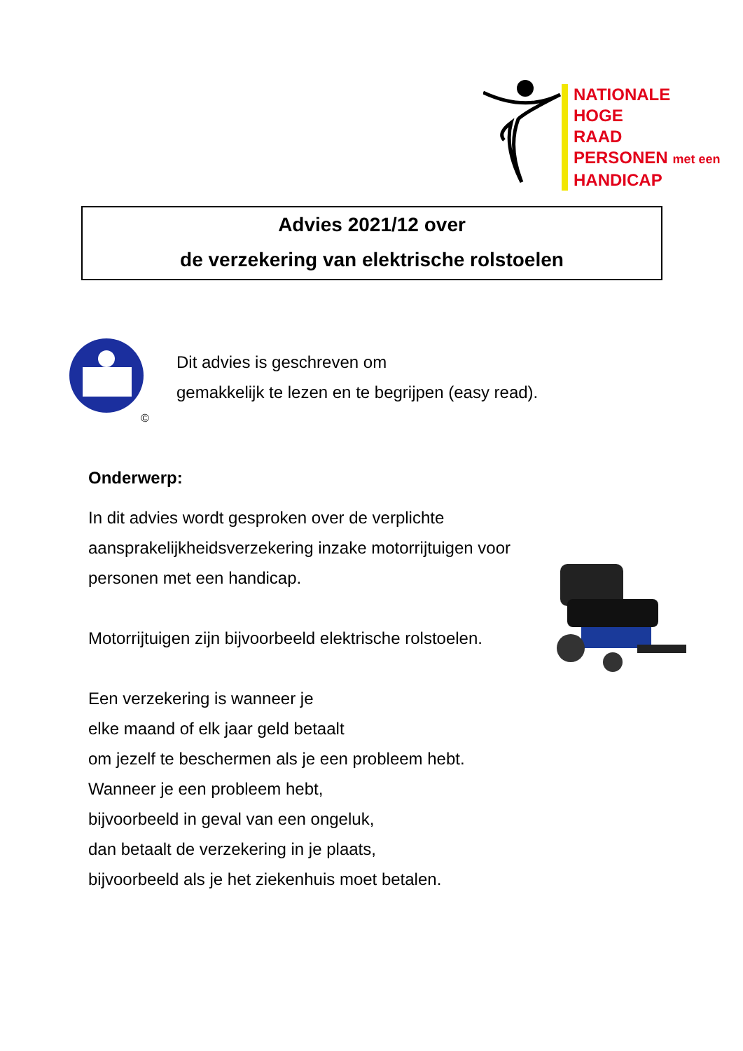NATIONALE
HOGE
RAAD
PERSONEN met een
HANDICAP
Advies 2021/12 over
de verzekering van elektrische rolstoelen
©
Dit advies is geschreven om
gemakkelijk te lezen en te begrijpen (easy read).
Onderwerp:
In dit advies wordt gesproken over de verplichte aansprakelijkheidsverzekering inzake motorrijtuigen voor personen met een handicap.
Motorrijtuigen zijn bijvoorbeeld elektrische rolstoelen.
Een verzekering is wanneer je
elke maand of elk jaar geld betaalt
om jezelf te beschermen als je een probleem hebt.
Wanneer je een probleem hebt,
bijvoorbeeld in geval van een ongeluk,
dan betaalt de verzekering in je plaats,
bijvoorbeeld als je het ziekenhuis moet betalen.